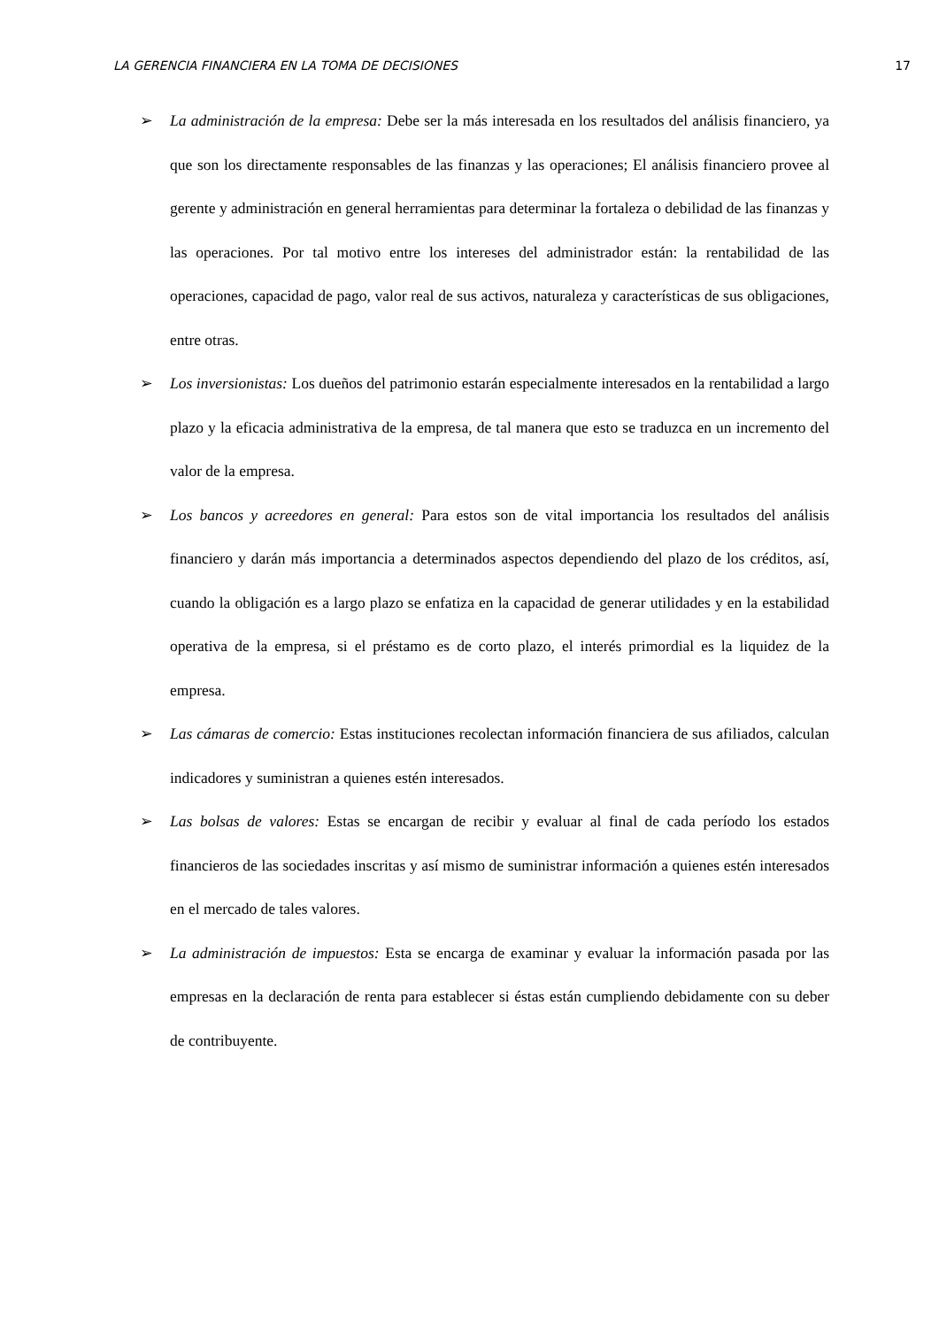LA GERENCIA FINANCIERA EN LA TOMA DE DECISIONES 17
➢ La administración de la empresa: Debe ser la más interesada en los resultados del análisis financiero, ya que son los directamente responsables de las finanzas y las operaciones; El análisis financiero provee al gerente y administración en general herramientas para determinar la fortaleza o debilidad de las finanzas y las operaciones. Por tal motivo entre los intereses del administrador están: la rentabilidad de las operaciones, capacidad de pago, valor real de sus activos, naturaleza y características de sus obligaciones, entre otras.
➢ Los inversionistas: Los dueños del patrimonio estarán especialmente interesados en la rentabilidad a largo plazo y la eficacia administrativa de la empresa, de tal manera que esto se traduzca en un incremento del valor de la empresa.
➢ Los bancos y acreedores en general: Para estos son de vital importancia los resultados del análisis financiero y darán más importancia a determinados aspectos dependiendo del plazo de los créditos, así, cuando la obligación es a largo plazo se enfatiza en la capacidad de generar utilidades y en la estabilidad operativa de la empresa, si el préstamo es de corto plazo, el interés primordial es la liquidez de la empresa.
➢ Las cámaras de comercio: Estas instituciones recolectan información financiera de sus afiliados, calculan indicadores y suministran a quienes estén interesados.
➢ Las bolsas de valores: Estas se encargan de recibir y evaluar al final de cada período los estados financieros de las sociedades inscritas y así mismo de suministrar información a quienes estén interesados en el mercado de tales valores.
➢ La administración de impuestos: Esta se encarga de examinar y evaluar la información pasada por las empresas en la declaración de renta para establecer si éstas están cumpliendo debidamente con su deber de contribuyente.